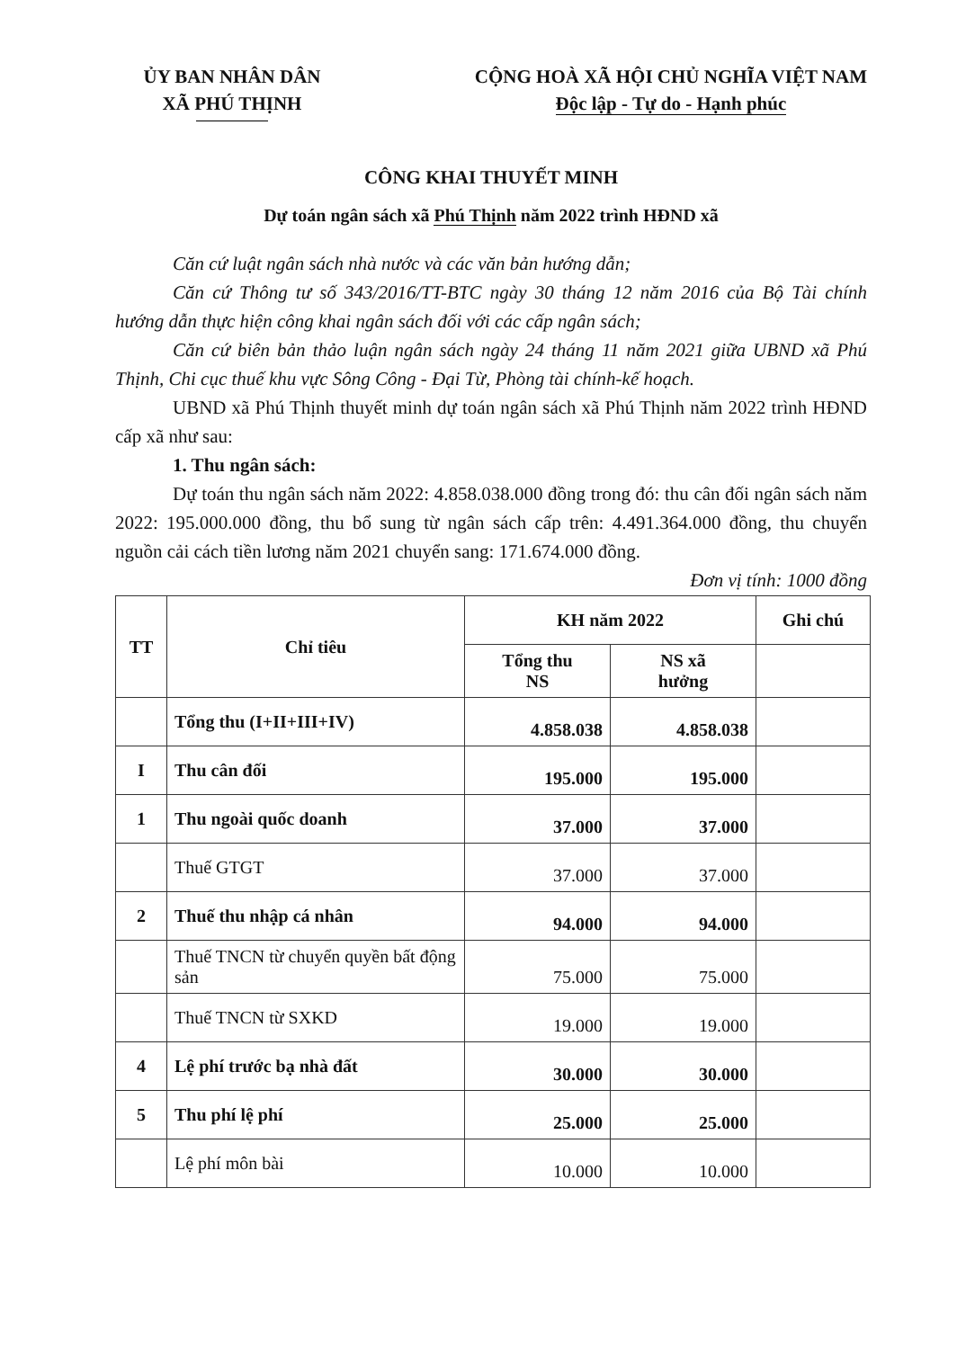ỦY BAN NHÂN DÂN
XÃ PHÚ THỊNH
CỘNG HOÀ XÃ HỘI CHỦ NGHĨA VIỆT NAM
Độc lập - Tự do - Hạnh phúc
CÔNG KHAI THUYẾT MINH
Dự toán ngân sách xã Phú Thịnh năm 2022 trình HĐND xã
Căn cứ luật ngân sách nhà nước và các văn bản hướng dẫn;
Căn cứ Thông tư số 343/2016/TT-BTC ngày 30 tháng 12 năm 2016 của Bộ Tài chính hướng dẫn thực hiện công khai ngân sách đối với các cấp ngân sách;
Căn cứ biên bản thảo luận ngân sách ngày 24 tháng 11 năm 2021 giữa UBND xã Phú Thịnh, Chi cục thuế khu vực Sông Công - Đại Từ, Phòng tài chính-kế hoạch.
UBND xã Phú Thịnh thuyết minh dự toán ngân sách xã Phú Thịnh năm 2022 trình HĐND cấp xã như sau:
1. Thu ngân sách:
Dự toán thu ngân sách năm 2022: 4.858.038.000 đồng trong đó: thu cân đối ngân sách năm 2022: 195.000.000 đồng, thu bổ sung từ ngân sách cấp trên: 4.491.364.000 đồng, thu chuyển nguồn cải cách tiền lương năm 2021 chuyển sang: 171.674.000 đồng.
Đơn vị tính: 1000 đồng
| TT | Chỉ tiêu | KH năm 2022 | | Ghi chú |
| --- | --- | --- | --- | --- |
| | | Tổng thu NS | NS xã hưởng | |
| | Tổng thu (I+II+III+IV) | 4.858.038 | 4.858.038 | |
| I | Thu cân đối | 195.000 | 195.000 | |
| 1 | Thu ngoài quốc doanh | 37.000 | 37.000 | |
| | Thuế GTGT | 37.000 | 37.000 | |
| 2 | Thuế thu nhập cá nhân | 94.000 | 94.000 | |
| | Thuế TNCN từ chuyển quyền bất động sản | 75.000 | 75.000 | |
| | Thuế TNCN từ SXKD | 19.000 | 19.000 | |
| 4 | Lệ phí trước bạ nhà đất | 30.000 | 30.000 | |
| 5 | Thu phí lệ phí | 25.000 | 25.000 | |
| | Lệ phí môn bài | 10.000 | 10.000 | |